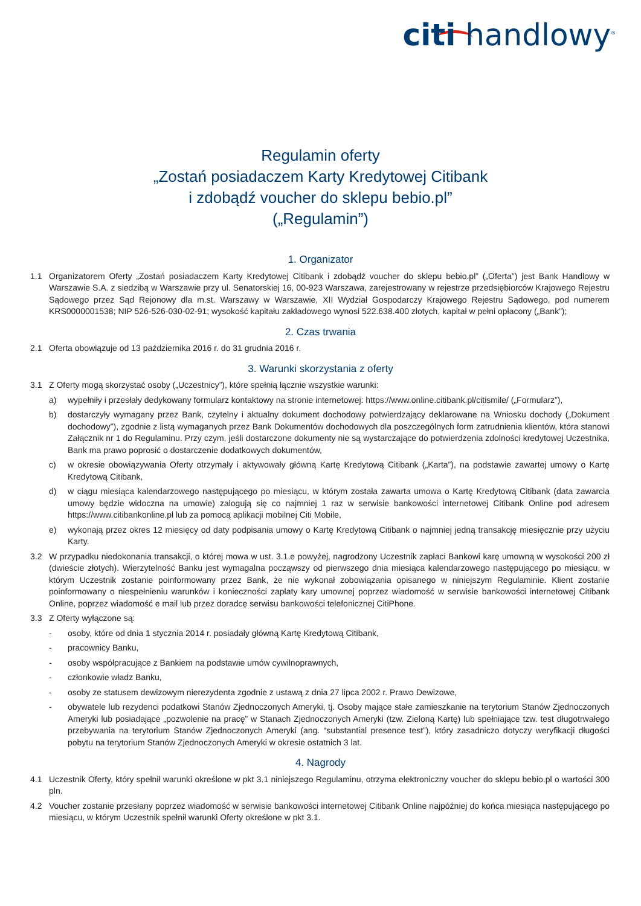citi handlowy<sup>®</sup>
Regulamin oferty
„Zostań posiadaczem Karty Kredytowej Citibank
i zdobądź voucher do sklepu bebio.pl”
(„Regulamin”)
1. Organizator
1.1 Organizatorem Oferty „Zostań posiadaczem Karty Kredytowej Citibank i zdobądź voucher do sklepu bebio.pl” („Oferta”) jest Bank Handlowy w Warszawie S.A. z siedzibą w Warszawie przy ul. Senatorskiej 16, 00-923 Warszawa, zarejestrowany w rejestrze przedsiębiorców Krajowego Rejestru Sądowego przez Sąd Rejonowy dla m.st. Warszawy w Warszawie, XII Wydział Gospodarczy Krajowego Rejestru Sądowego, pod numerem KRS0000001538; NIP 526-526-030-02-91; wysokość kapitału zakładowego wynosi 522.638.400 złotych, kapitał w pełni opłacony („Bank”);
2. Czas trwania
2.1 Oferta obowiązuje od 13 października 2016 r. do 31 grudnia 2016 r.
3. Warunki skorzystania z oferty
3.1 Z Oferty mogą skorzystać osoby („Uczestnicy”), które spełnią łącznie wszystkie warunki:
a) wypełniły i przesłały dedykowany formularz kontaktowy na stronie internetowej: https://www.online.citibank.pl/citismile/ („Formularz”),
b) dostarczyły wymagany przez Bank, czytelny i aktualny dokument dochodowy potwierdzający deklarowane na Wniosku dochody („Dokument dochodowy”), zgodnie z listą wymaganych przez Bank Dokumentów dochodowych dla poszczególnych form zatrudnienia klientów, która stanowi Załącznik nr 1 do Regulaminu. Przy czym, jeśli dostarczone dokumenty nie są wystarczające do potwierdzenia zdolności kredytowej Uczestnika, Bank ma prawo poprosić o dostarczenie dodatkowych dokumentów,
c) w okresie obowiązywania Oferty otrzymały i aktywowały główną Kartę Kredytową Citibank („Karta”), na podstawie zawartej umowy o Kartę Kredytową Citibank,
d) w ciągu miesiąca kalendarzowego następującego po miesiącu, w którym została zawarta umowa o Kartę Kredytową Citibank (data zawarcia umowy będzie widoczna na umowie) zalogują się co najmniej 1 raz w serwisie bankowości internetowej Citibank Online pod adresem https://www.citibankonline.pl lub za pomocą aplikacji mobilnej Citi Mobile,
e) wykonają przez okres 12 miesięcy od daty podpisania umowy o Kartę Kredytową Citibank o najmniej jedną transakcję miesięcznie przy użyciu Karty.
3.2 W przypadku niedokonania transakcji, o której mowa w ust. 3.1.e powyżej, nagrodzony Uczestnik zapłaci Bankowi karę umowną w wysokości 200 zł (dwieście złotych). Wierzytelność Banku jest wymagalna począwszy od pierwszego dnia miesiąca kalendarzowego następującego po miesiącu, w którym Uczestnik zostanie poinformowany przez Bank, że nie wykonał zobowiązania opisanego w niniejszym Regulaminie. Klient zostanie poinformowany o niespełnieniu warunków i konieczności zapłaty kary umownej poprzez wiadomość w serwisie bankowości internetowej Citibank Online, poprzez wiadomość e mail lub przez doradcę serwisu bankowości telefonicznej CitiPhone.
3.3 Z Oferty wyłączone są:
- osoby, które od dnia 1 stycznia 2014 r. posiadały główną Kartę Kredytową Citibank,
- pracownicy Banku,
- osoby współpracujące z Bankiem na podstawie umów cywilnoprawnych,
- członkowie władz Banku,
- osoby ze statusem dewizowym nierezydenta zgodnie z ustawą z dnia 27 lipca 2002 r. Prawo Dewizowe,
- obywatele lub rezydenci podatkowi Stanów Zjednoczonych Ameryki, tj. Osoby mające stałe zamieszkanie na terytorium Stanów Zjednoczonych Ameryki lub posiadające „pozwolenie na pracę” w Stanach Zjednoczonych Ameryki (tzw. Zieloną Kartę) lub spełniające tzw. test długotrwałego przebywania na terytorium Stanów Zjednoczonych Ameryki (ang. “substantial presence test”), który zasadniczo dotyczy weryfikacji długości pobytu na terytorium Stanów Zjednoczonych Ameryki w okresie ostatnich 3 lat.
4. Nagrody
4.1 Uczestnik Oferty, który spełnił warunki określone w pkt 3.1 niniejszego Regulaminu, otrzyma elektroniczny voucher do sklepu bebio.pl o wartości 300 pln.
4.2 Voucher zostanie przesłany poprzez wiadomość w serwisie bankowości internetowej Citibank Online najpóźniej do końca miesiąca następującego po miesiącu, w którym Uczestnik spełnił warunki Oferty określone w pkt 3.1.